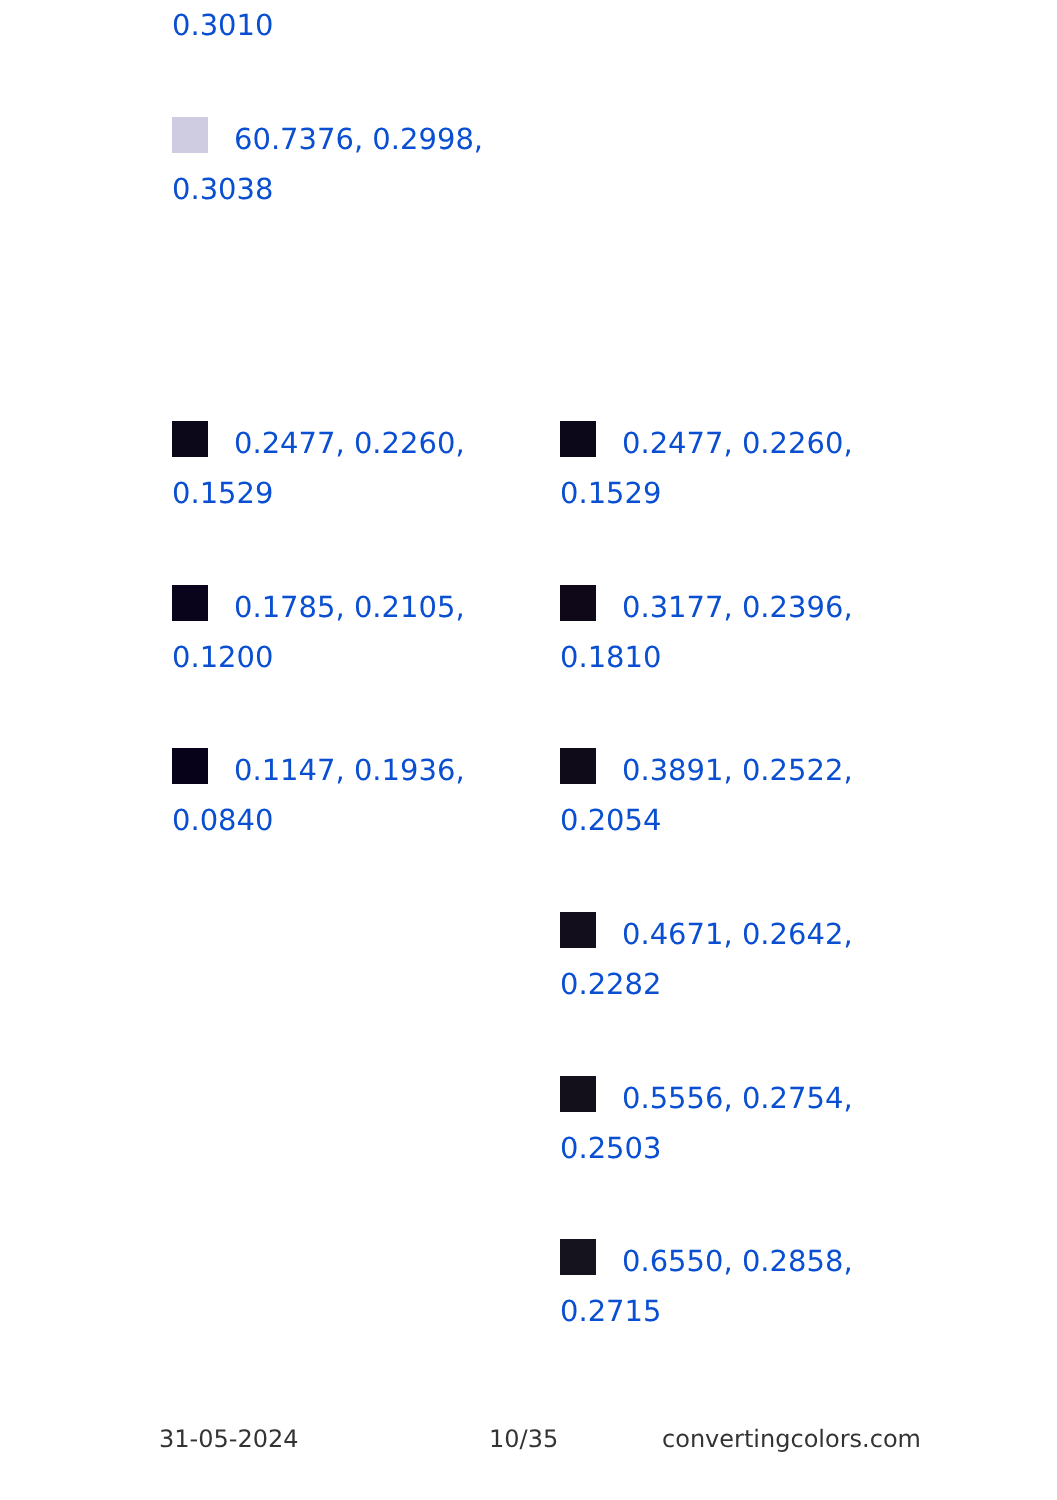0.3010
60.7376, 0.2998, 0.3038
0.2477, 0.2260, 0.1529
0.2477, 0.2260, 0.1529
0.1785, 0.2105, 0.1200
0.3177, 0.2396, 0.1810
0.1147, 0.1936, 0.0840
0.3891, 0.2522, 0.2054
0.4671, 0.2642, 0.2282
0.5556, 0.2754, 0.2503
0.6550, 0.2858, 0.2715
31-05-2024 10/35 convertingcolors.com